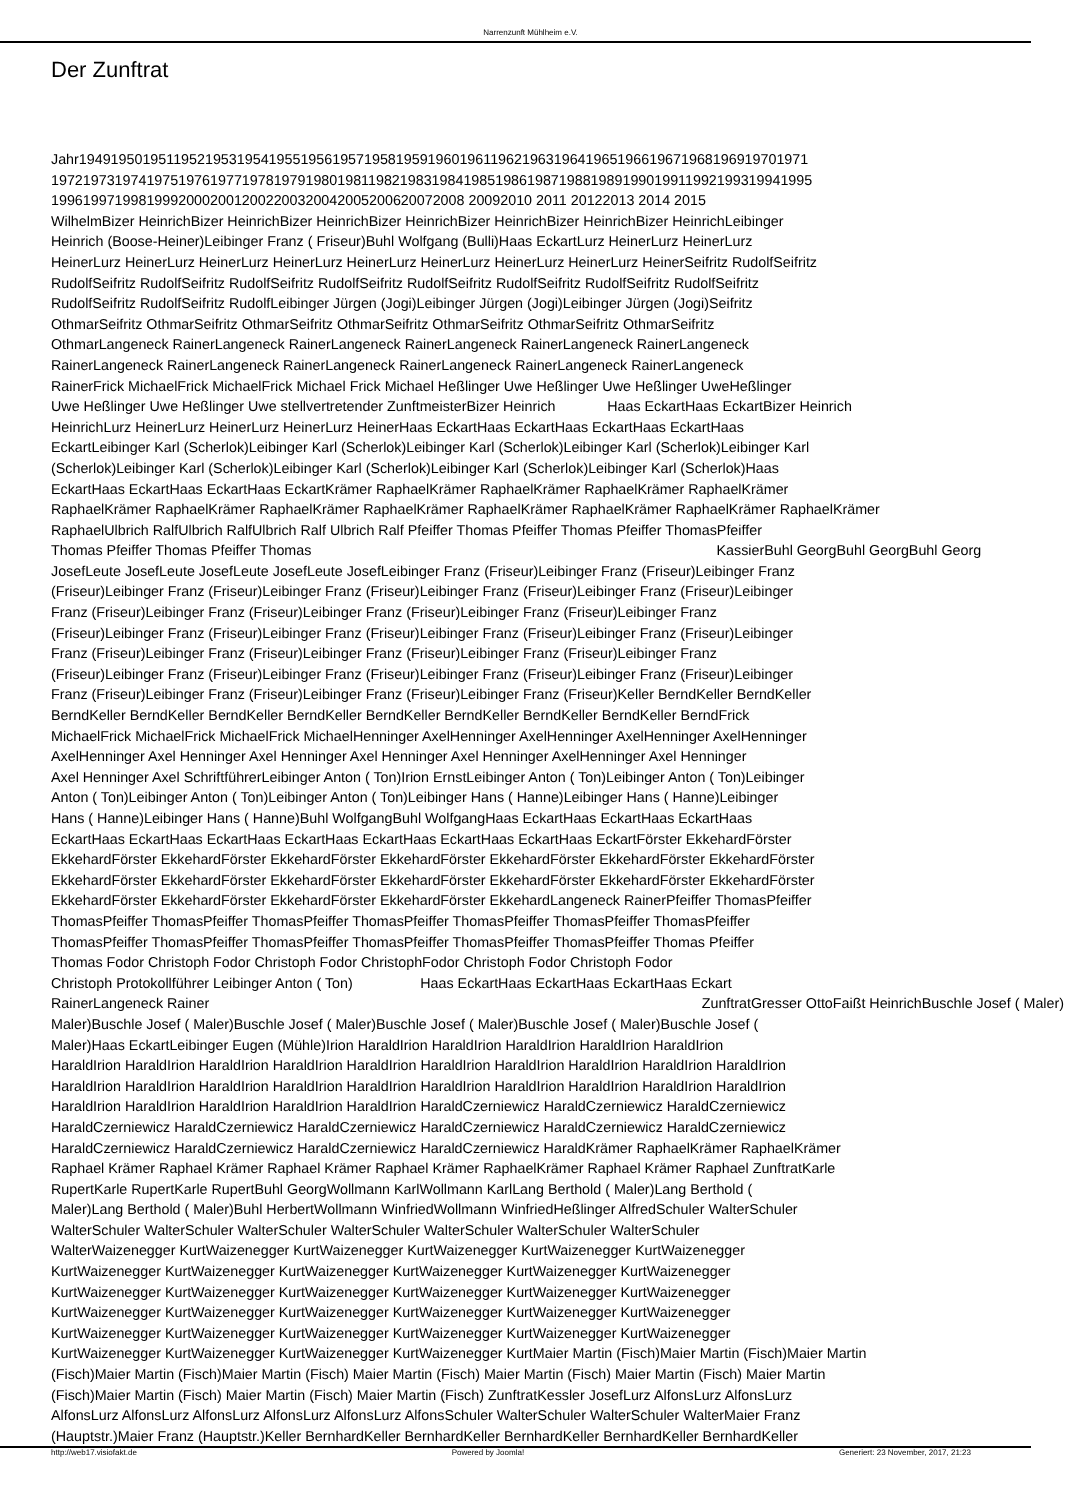Narrenzunft Mühlheim e.V.
Der Zunftrat
Jahr19491950195119521953195419551956195719581959196019611962196319641965196619671968196919701971
197219731974197519761977197819791980198119821983198419851986198719881989199019911992199319941995
1996199719981999200020012002200320042005200620072008 20092010 2011 20122013 2014 2015
WilhelmBizer HeinrichBizer HeinrichBizer HeinrichBizer HeinrichBizer HeinrichBizer HeinrichBizer HeinrichLeibinger
Heinrich (Boose-Heiner)Leibinger Franz ( Friseur)Buhl Wolfgang (Bulli)Haas EckartLurz HeinerLurz HeinerLurz
HeinerLurz HeinerLurz HeinerLurz HeinerLurz HeinerLurz HeinerLurz HeinerLurz HeinerLurz HeinerSeifritz RudolfSeifritz
RudolfSeifritz RudolfSeifritz RudolfSeifritz RudolfSeifritz RudolfSeifritz RudolfSeifritz RudolfSeifritz RudolfSeifritz
RudolfSeifritz RudolfSeifritz RudolfLeibinger Jürgen (Jogi)Leibinger Jürgen (Jogi)Leibinger Jürgen (Jogi)Seifritz
OthmarSeifritz OthmarSeifritz OthmarSeifritz OthmarSeifritz OthmarSeifritz OthmarSeifritz OthmarSeifritz
OthmarLangeneck RainerLangeneck RainerLangeneck RainerLangeneck RainerLangeneck RainerLangeneck
RainerLangeneck RainerLangeneck RainerLangeneck RainerLangeneck RainerLangeneck RainerLangeneck
RainerFrick MichaelFrick MichaelFrick Michael Frick Michael Heßlinger Uwe Heßlinger Uwe Heßlinger UweHeßlinger
Uwe Heßlinger Uwe Heßlinger Uwe stellvertretender ZunftmeisterBizer Heinrich Haas EckartHaas EckartBizer Heinrich
HeinrichLurz HeinerLurz HeinerLurz HeinerLurz HeinerHaas EckartHaas EckartHaas EckartHaas EckartHaas
EckartLeibinger Karl (Scherlok)Leibinger Karl (Scherlok)Leibinger Karl (Scherlok)Leibinger Karl (Scherlok)Leibinger Karl
(Scherlok)Leibinger Karl (Scherlok)Leibinger Karl (Scherlok)Leibinger Karl (Scherlok)Leibinger Karl (Scherlok)Haas
EckartHaas EckartHaas EckartHaas EckartKrämer RaphaelKrämer RaphaelKrämer RaphaelKrämer RaphaelKrämer
RaphaelKrämer RaphaelKrämer RaphaelKrämer RaphaelKrämer RaphaelKrämer RaphaelKrämer RaphaelKrämer RaphaelKrämer
RaphaelUlbrich RalfUlbrich RalfUlbrich Ralf Ulbrich Ralf Pfeiffer Thomas Pfeiffer Thomas Pfeiffer ThomasPfeiffer
Thomas Pfeiffer Thomas Pfeiffer Thomas KassierBuhl GeorgBuhl GeorgBuhl Georg
JosefLeute JosefLeute JosefLeute JosefLeute JosefLeibinger Franz (Friseur)Leibinger Franz (Friseur)Leibinger Franz
(Friseur)Leibinger Franz (Friseur)Leibinger Franz (Friseur)Leibinger Franz (Friseur)Leibinger Franz (Friseur)Leibinger
Franz (Friseur)Leibinger Franz (Friseur)Leibinger Franz (Friseur)Leibinger Franz (Friseur)Leibinger Franz
(Friseur)Leibinger Franz (Friseur)Leibinger Franz (Friseur)Leibinger Franz (Friseur)Leibinger Franz (Friseur)Leibinger
Franz (Friseur)Leibinger Franz (Friseur)Leibinger Franz (Friseur)Leibinger Franz (Friseur)Leibinger Franz
(Friseur)Leibinger Franz (Friseur)Leibinger Franz (Friseur)Leibinger Franz (Friseur)Leibinger Franz (Friseur)Leibinger
Franz (Friseur)Leibinger Franz (Friseur)Leibinger Franz (Friseur)Leibinger Franz (Friseur)Keller BerndKeller BerndKeller
BerndKeller BerndKeller BerndKeller BerndKeller BerndKeller BerndKeller BerndKeller BerndKeller BerndFrick
MichaelFrick MichaelFrick MichaelFrick MichaelHenninger AxelHenninger AxelHenninger AxelHenninger AxelHenninger
AxelHenninger Axel Henninger Axel Henninger Axel Henninger Axel Henninger AxelHenninger Axel Henninger
Axel Henninger Axel SchriftführerLeibinger Anton ( Ton)Irion ErnstLeibinger Anton ( Ton)Leibinger Anton ( Ton)Leibinger
Anton ( Ton)Leibinger Anton ( Ton)Leibinger Anton ( Ton)Leibinger Hans ( Hanne)Leibinger Hans ( Hanne)Leibinger
Hans ( Hanne)Leibinger Hans ( Hanne)Buhl WolfgangBuhl WolfgangHaas EckartHaas EckartHaas EckartHaas
EckartHaas EckartHaas EckartHaas EckartHaas EckartHaas EckartHaas EckartHaas EckartFörster EkkehardFörster
EkkehardFörster EkkehardFörster EkkehardFörster EkkehardFörster EkkehardFörster EkkehardFörster EkkehardFörster
EkkehardFörster EkkehardFörster EkkehardFörster EkkehardFörster EkkehardFörster EkkehardFörster EkkehardFörster
EkkehardFörster EkkehardFörster EkkehardFörster EkkehardFörster EkkehardLangeneck RainerPfeiffer ThomasPfeiffer
ThomasPfeiffer ThomasPfeiffer ThomasPfeiffer ThomasPfeiffer ThomasPfeiffer ThomasPfeiffer ThomasPfeiffer
ThomasPfeiffer ThomasPfeiffer ThomasPfeiffer ThomasPfeiffer ThomasPfeiffer ThomasPfeiffer Thomas Pfeiffer
Thomas Fodor Christoph Fodor Christoph Fodor ChristophFodor Christoph Fodor Christoph Fodor
Christoph Protokollführer Leibinger Anton ( Ton) Haas EckartHaas EckartHaas EckartHaas Eckart
RainerLangeneck Rainer ZunftratGresser OttoFaißt HeinrichBuschle Josef ( Maler)
Maler)Buschle Josef ( Maler)Buschle Josef ( Maler)Buschle Josef ( Maler)Buschle Josef ( Maler)Buschle Josef (
Maler)Haas EckartLeibinger Eugen (Mühle)Irion HaraldIrion HaraldIrion HaraldIrion HaraldIrion HaraldIrion
HaraldIrion HaraldIrion HaraldIrion HaraldIrion HaraldIrion HaraldIrion HaraldIrion HaraldIrion HaraldIrion HaraldIrion
HaraldIrion HaraldIrion HaraldIrion HaraldIrion HaraldIrion HaraldIrion HaraldIrion HaraldIrion HaraldIrion HaraldIrion
HaraldIrion HaraldIrion HaraldIrion HaraldIrion HaraldIrion HaraldCzerniewicz HaraldCzerniewicz HaraldCzerniewicz
HaraldCzerniewicz HaraldCzerniewicz HaraldCzerniewicz HaraldCzerniewicz HaraldCzerniewicz HaraldCzerniewicz
HaraldCzerniewicz HaraldCzerniewicz HaraldCzerniewicz HaraldCzerniewicz HaraldKrämer RaphaelKrämer RaphaelKrämer
Raphael Krämer Raphael Krämer Raphael Krämer Raphael Krämer RaphaelKrämer Raphael Krämer Raphael ZunftratKarle
RupertKarle RupertKarle RupertBuhl GeorgWollmann KarlWollmann KarlLang Berthold ( Maler)Lang Berthold (
Maler)Lang Berthold ( Maler)Buhl HerbertWollmann WinfriedWollmann WinfriedHeßlinger AlfredSchuler WalterSchuler
WalterSchuler WalterSchuler WalterSchuler WalterSchuler WalterSchuler WalterSchuler WalterSchuler
WalterWaizenegger KurtWaizenegger KurtWaizenegger KurtWaizenegger KurtWaizenegger KurtWaizenegger
KurtWaizenegger KurtWaizenegger KurtWaizenegger KurtWaizenegger KurtWaizenegger KurtWaizenegger
KurtWaizenegger KurtWaizenegger KurtWaizenegger KurtWaizenegger KurtWaizenegger KurtWaizenegger
KurtWaizenegger KurtWaizenegger KurtWaizenegger KurtWaizenegger KurtWaizenegger KurtWaizenegger
KurtWaizenegger KurtWaizenegger KurtWaizenegger KurtWaizenegger KurtWaizenegger KurtWaizenegger
KurtWaizenegger KurtWaizenegger KurtWaizenegger KurtWaizenegger KurtMaier Martin (Fisch)Maier Martin (Fisch)Maier Martin
(Fisch)Maier Martin (Fisch)Maier Martin (Fisch) Maier Martin (Fisch) Maier Martin (Fisch) Maier Martin (Fisch) Maier Martin
(Fisch)Maier Martin (Fisch) Maier Martin (Fisch) Maier Martin (Fisch) ZunftratKessler JosefLurz AlfonsLurz AlfonsLurz
AlfonsLurz AlfonsLurz AlfonsLurz AlfonsLurz AlfonsLurz AlfonsSchuler WalterSchuler WalterSchuler WalterMaier Franz
(Hauptstr.)Maier Franz (Hauptstr.)Keller BernhardKeller BernhardKeller BernhardKeller BernhardKeller BernhardKeller
http://web17.visiofakt.de Powered by Joomla! Generiert: 23 November, 2017, 21:23